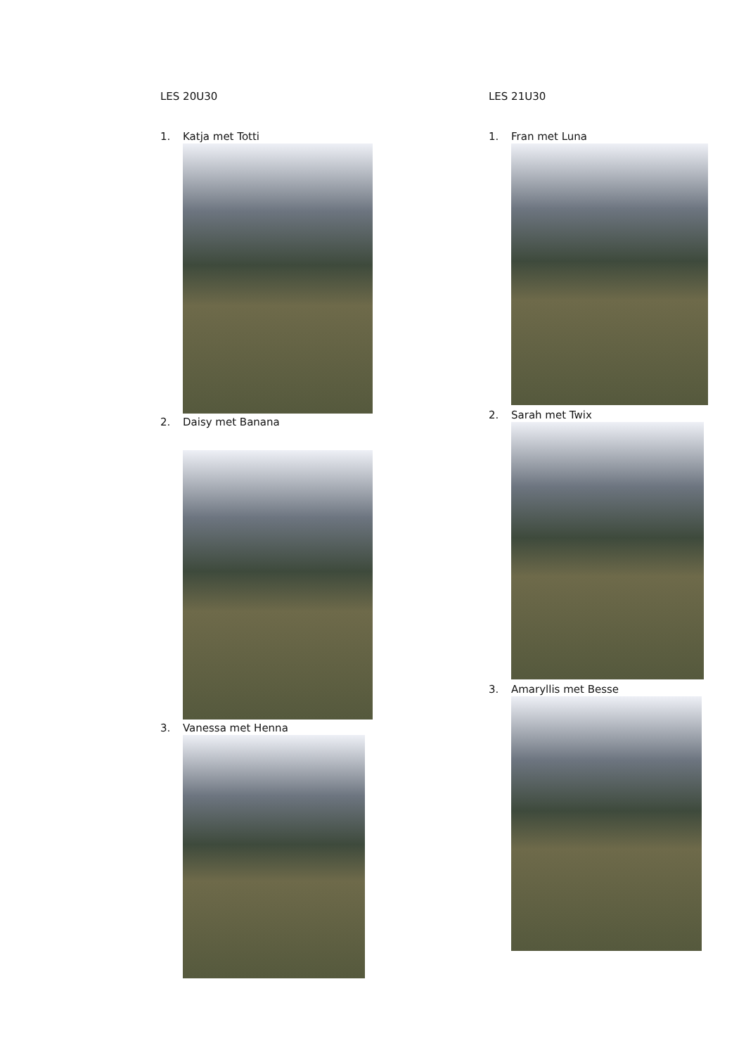LES 20U30
1. Katja met Totti
2. Daisy met Banana
3. Vanessa met Henna
LES 21U30
1. Fran met Luna
2. Sarah met Twix
3. Amaryllis met Besse